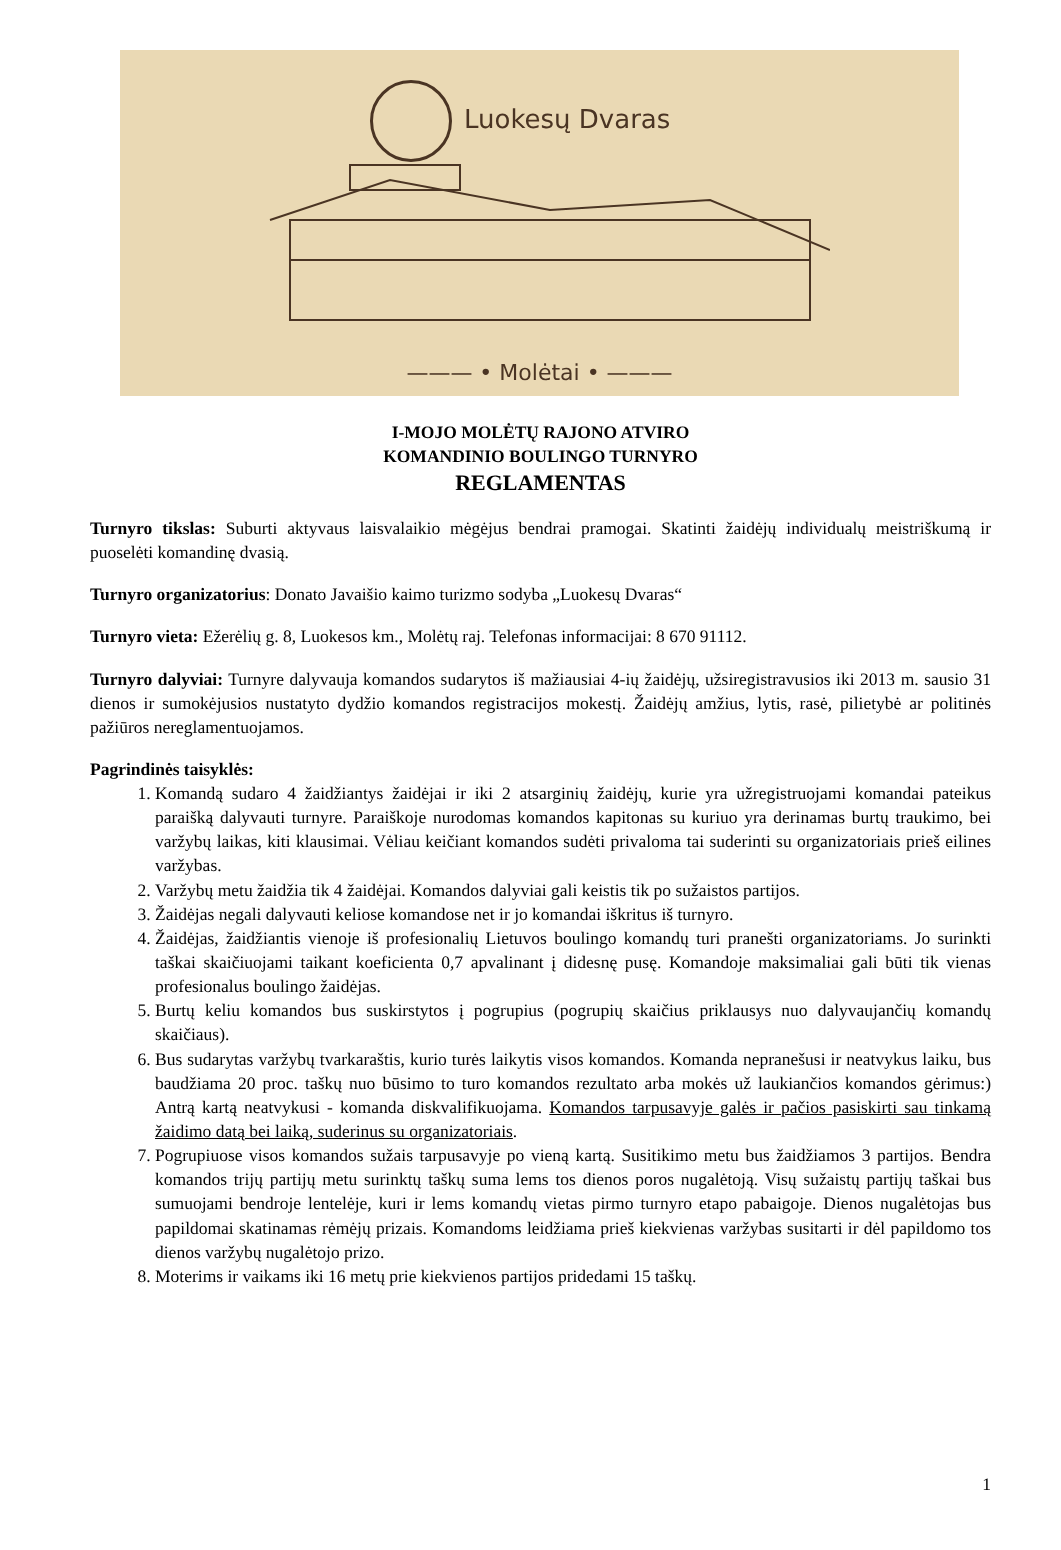Luokesų Dvaras
——— • Molėtai • ———
I-MOJO MOLĖTŲ RAJONO ATVIRO
KOMANDINIO BOULINGO TURNYRO
REGLAMENTAS
Turnyro tikslas: Suburti aktyvaus laisvalaikio mėgėjus bendrai pramogai. Skatinti žaidėjų individualų meistriškumą ir puoselėti komandinę dvasią.
Turnyro organizatorius: Donato Javaišio kaimo turizmo sodyba „Luokesų Dvaras“
Turnyro vieta: Ežerėlių g. 8, Luokesos km., Molėtų raj. Telefonas informacijai: 8 670 91112.
Turnyro dalyviai: Turnyre dalyvauja komandos sudarytos iš mažiausiai 4-ių žaidėjų, užsiregistravusios iki 2013 m. sausio 31 dienos ir sumokėjusios nustatyto dydžio komandos registracijos mokestį. Žaidėjų amžius, lytis, rasė, pilietybė ar politinės pažiūros nereglamentuojamos.
Pagrindinės taisyklės:
1. Komandą sudaro 4 žaidžiantys žaidėjai ir iki 2 atsarginių žaidėjų, kurie yra užregistruojami komandai pateikus paraišką dalyvauti turnyre. Paraiškoje nurodomas komandos kapitonas su kuriuo yra derinamas burtų traukimo, bei varžybų laikas, kiti klausimai. Vėliau keičiant komandos sudėti privaloma tai suderinti su organizatoriais prieš eilines varžybas.
2. Varžybų metu žaidžia tik 4 žaidėjai. Komandos dalyviai gali keistis tik po sužaistos partijos.
3. Žaidėjas negali dalyvauti keliose komandose net ir jo komandai iškritus iš turnyro.
4. Žaidėjas, žaidžiantis vienoje iš profesionalių Lietuvos boulingo komandų turi pranešti organizatoriams. Jo surinkti taškai skaičiuojami taikant koeficienta 0,7 apvalinant į didesnę pusę. Komandoje maksimaliai gali būti tik vienas profesionalus boulingo žaidėjas.
5. Burtų keliu komandos bus suskirstytos į pogrupius (pogrupių skaičius priklausys nuo dalyvaujančių komandų skaičiaus).
6. Bus sudarytas varžybų tvarkaraštis, kurio turės laikytis visos komandos. Komanda nepranešusi ir neatvykus laiku, bus baudžiama 20 proc. taškų nuo būsimo to turo komandos rezultato arba mokės už laukiančios komandos gėrimus:) Antrą kartą neatvykusi - komanda diskvalifikuojama. Komandos tarpusavyje galės ir pačios pasiskirti sau tinkamą žaidimo datą bei laiką, suderinus su organizatoriais.
7. Pogrupiuose visos komandos sužais tarpusavyje po vieną kartą. Susitikimo metu bus žaidžiamos 3 partijos. Bendra komandos trijų partijų metu surinktų taškų suma lems tos dienos poros nugalėtoją. Visų sužaistų partijų taškai bus sumuojami bendroje lentelėje, kuri ir lems komandų vietas pirmo turnyro etapo pabaigoje. Dienos nugalėtojas bus papildomai skatinamas rėmėjų prizais. Komandoms leidžiama prieš kiekvienas varžybas susitarti ir dėl papildomo tos dienos varžybų nugalėtojo prizo.
8. Moterims ir vaikams iki 16 metų prie kiekvienos partijos pridedami 15 taškų.
1